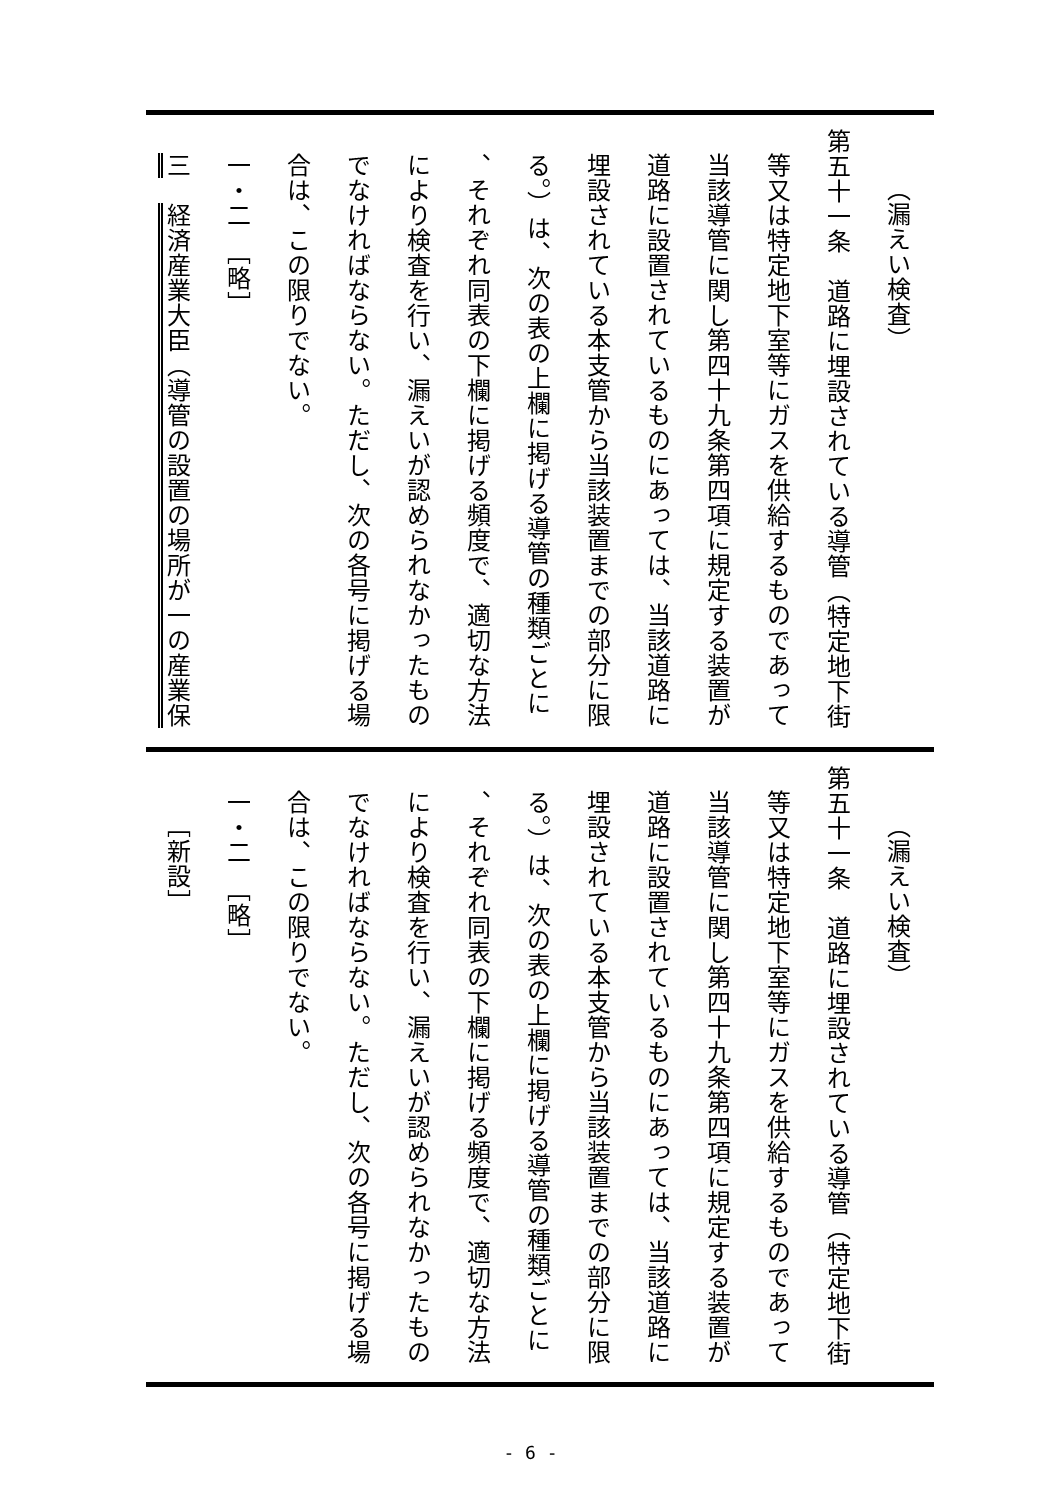（漏えい検査）
第五十一条　道路に埋設されている導管（特定地下街
等又は特定地下室等にガスを供給するものであって
当該導管に関し第四十九条第四項に規定する装置が
道路に設置されているものにあっては、当該道路に
埋設されている本支管から当該装置までの部分に限
る。）は、次の表の上欄に掲げる導管の種類ごとに
、それぞれ同表の下欄に掲げる頻度で、適切な方法
により検査を行い、漏えいが認められなかったもの
でなければならない。ただし、次の各号に掲げる場
合は、この限りでない。
一・二　［略］
三　経済産業大臣（導管の設置の場所が一の産業保
（漏えい検査）
第五十一条　道路に埋設されている導管（特定地下街
等又は特定地下室等にガスを供給するものであって
当該導管に関し第四十九条第四項に規定する装置が
道路に設置されているものにあっては、当該道路に
埋設されている本支管から当該装置までの部分に限
る。）は、次の表の上欄に掲げる導管の種類ごとに
、それぞれ同表の下欄に掲げる頻度で、適切な方法
により検査を行い、漏えいが認められなかったもの
でなければならない。ただし、次の各号に掲げる場
合は、この限りでない。
一・二　［略］
［新設］
- 6 -